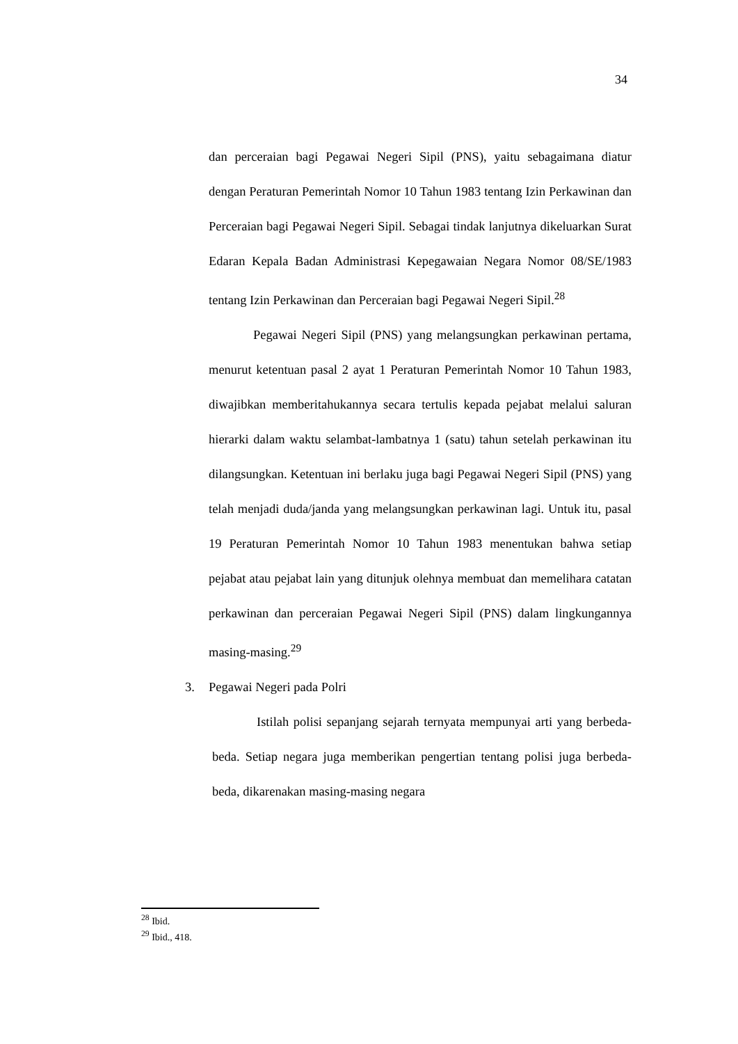34
dan perceraian bagi Pegawai Negeri Sipil (PNS), yaitu sebagaimana diatur dengan Peraturan Pemerintah Nomor 10 Tahun 1983 tentang Izin Perkawinan dan Perceraian bagi Pegawai Negeri Sipil. Sebagai tindak lanjutnya dikeluarkan Surat Edaran Kepala Badan Administrasi Kepegawaian Negara Nomor 08/SE/1983 tentang Izin Perkawinan dan Perceraian bagi Pegawai Negeri Sipil.<sup>28</sup>
Pegawai Negeri Sipil (PNS) yang melangsungkan perkawinan pertama, menurut ketentuan pasal 2 ayat 1 Peraturan Pemerintah Nomor 10 Tahun 1983, diwajibkan memberitahukannya secara tertulis kepada pejabat melalui saluran hierarki dalam waktu selambat-lambatnya 1 (satu) tahun setelah perkawinan itu dilangsungkan. Ketentuan ini berlaku juga bagi Pegawai Negeri Sipil (PNS) yang telah menjadi duda/janda yang melangsungkan perkawinan lagi. Untuk itu, pasal 19 Peraturan Pemerintah Nomor 10 Tahun 1983 menentukan bahwa setiap pejabat atau pejabat lain yang ditunjuk olehnya membuat dan memelihara catatan perkawinan dan perceraian Pegawai Negeri Sipil (PNS) dalam lingkungannya masing-masing.<sup>29</sup>
3. Pegawai Negeri pada Polri
Istilah polisi sepanjang sejarah ternyata mempunyai arti yang berbeda-beda. Setiap negara juga memberikan pengertian tentang polisi juga berbeda-beda, dikarenakan masing-masing negara
<sup>28</sup> Ibid.
<sup>29</sup> Ibid., 418.